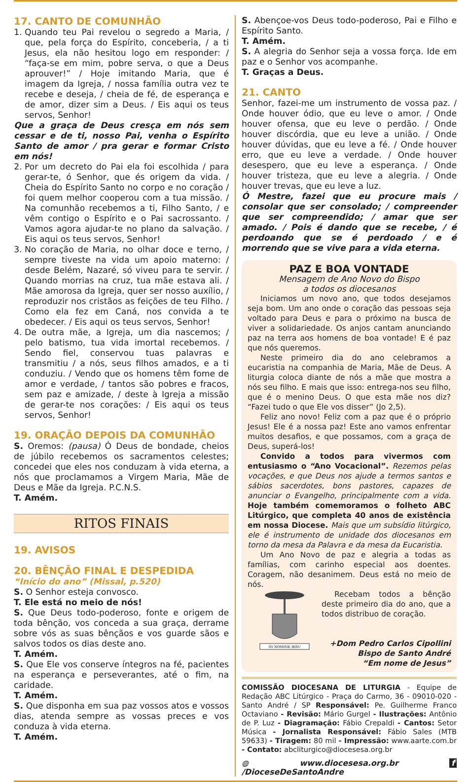17. CANTO DE COMUNHÃO
1. Quando teu Pai revelou o segredo a Maria, / que, pela força do Espírito, conceberia, / a ti Jesus, ela não hesitou logo em responder: / “faça-se em mim, pobre serva, o que a Deus aprouver!” / Hoje imitando Maria, que é imagem da Igreja, / nossa família outra vez te recebe e deseja, / cheia de fé, de esperança e de amor, dizer sim a Deus. / Eis aqui os teus servos, Senhor!
Que a graça de Deus cresça em nós sem cessar e de ti, nosso Pai, venha o Espírito Santo de amor / pra gerar e formar Cristo em nós!
2. Por um decreto do Pai ela foi escolhida / para gerar-te, ó Senhor, que és origem da vida. / Cheia do Espírito Santo no corpo e no coração / foi quem melhor cooperou com a tua missão. / Na comunhão recebemos a ti, Filho Santo, / e vêm contigo o Espírito e o Pai sacrossanto. / Vamos agora ajudar-te no plano da salvação. / Eis aqui os teus servos, Senhor!
3. No coração de Maria, no olhar doce e terno, / sempre tiveste na vida um apoio materno: / desde Belém, Nazaré, só viveu para te servir. / Quando morrias na cruz, tua mãe estava ali. / Mãe amorosa da Igreja, quer ser nosso auxílio, / reproduzir nos cristãos as feições de teu Filho. / Como ela fez em Caná, nos convida a te obedecer. / Eis aqui os teus servos, Senhor!
4. De outra mãe, a Igreja, um dia nascemos; / pelo batismo, tua vida imortal recebemos. / Sendo fiel, conservou tuas palavras e transmitiu / a nós, seus filhos amados, e a ti conduziu. / Vendo que os homens têm fome de amor e verdade, / tantos são pobres e fracos, sem paz e amizade, / deste à Igreja a missão de gerar-te nos corações: / Eis aqui os teus servos, Senhor!
19. ORAÇÃO DEPOIS DA COMUNHÃO
S. Oremos: (pausa) Ó Deus de bondade, cheios de júbilo recebemos os sacramentos celestes; concedei que eles nos conduzam à vida eterna, a nós que proclamamos a Virgem Maria, Mãe de Deus e Mãe da Igreja. P.C.N.S.
T. Amém.
RITOS FINAIS
19. AVISOS
20. BÊNÇÃO FINAL E DESPEDIDA
“Início do ano” (Missal, p.520)
S. O Senhor esteja convosco.
T. Ele está no meio de nós!
S. Que Deus todo-poderoso, fonte e origem de toda bênção, vos conceda a sua graça, derrame sobre vós as suas bênçãos e vos guarde sãos e salvos todos os dias deste ano.
T. Amém.
S. Que Ele vos conserve íntegros na fé, pacientes na esperança e perseverantes, até o fim, na caridade.
T. Amém.
S. Que disponha em sua paz vossos atos e vossos dias, atenda sempre as vossas preces e vos conduza à vida eterna.
T. Amém.
S. Abençoe-vos Deus todo-poderoso, Pai e Filho e Espírito Santo.
T. Amém.
S. A alegria do Senhor seja a vossa força. Ide em paz e o Senhor vos acompanhe.
T. Graças a Deus.
21. CANTO
Senhor, fazei-me um instrumento de vossa paz. / Onde houver ódio, que eu leve o amor. / Onde houver ofensa, que eu leve o perdão. / Onde houver discórdia, que eu leve a união. / Onde houver dúvidas, que eu leve a fé. / Onde houver erro, que eu leve a verdade. / Onde houver desespero, que eu leve a esperança. / Onde houver tristeza, que eu leve a alegria. / Onde houver trevas, que eu leve a luz.
Ó Mestre, fazei que eu procure mais / consolar que ser consolado; / compreender que ser compreendido; / amar que ser amado. / Pois é dando que se recebe, / é perdoando que se é perdoado / e é morrendo que se vive para a vida eterna.
PAZ E BOA VONTADE
Mensagem de Ano Novo do Bispo
a todos os diocesanos
Iniciamos um novo ano, que todos desejamos seja bom. Um ano onde o coração das pessoas seja voltado para Deus e para o próximo na busca de viver a solidariedade. Os anjos cantam anunciando paz na terra aos homens de boa vontade! E é paz que nós queremos.
Neste primeiro dia do ano celebramos a eucaristia na companhia de Maria, Mãe de Deus. A liturgia coloca diante de nós a mãe que mostra a nós seu filho. E mais que isso: entrega-nos seu filho, que é o menino Deus. O que esta mãe nos diz? “Fazei tudo o que Ele vos disser” (Jo 2,5).
Feliz ano novo! Feliz com a paz que é o próprio Jesus! Ele é a nossa paz! Este ano vamos enfrentar muitos desafios, e que possamos, com a graça de Deus, superá-los!
Convido a todos para vivermos com entusiasmo o “Ano Vocacional”. Rezemos pelas vocações, e que Deus nos ajude a termos santos e sábios sacerdotes, bons pastores, capazes de anunciar o Evangelho, principalmente com a vida. Hoje também comemoramos o folheto ABC Litúrgico, que completa 40 anos de existência em nossa Diocese. Mais que um subsídio litúrgico, ele é instrumento de unidade dos diocesanos em torno da mesa da Palavra e da mesa da Eucaristia.
Um Ano Novo de paz e alegria a todas as famílias, com carinho especial aos doentes. Coragem, não desanimem. Deus está no meio de nós.
IN NOMINE IESU
Recebam todos a bênção deste primeiro dia do ano, que a todos distribuo de coração.
+Dom Pedro Carlos Cipollini
Bispo de Santo André
“Em nome de Jesus”
COMISSÃO DIOCESANA DE LITURGIA - Equipe de Redação ABC Litúrgico - Praça do Carmo, 36 - 09010-020 - Santo André / SP Responsável: Pe. Guilherme Franco Octaviano - Revisão: Mário Gurgel - Ilustrações: Antônio de P. Luz - Diagramação: Fábio Crepaldi - Cantos: Setor Música - Jornalista Responsável: Fábio Sales (MTB 59633) - Tiragem: 80 mil - Impressão: www.aarte.com.br - Contato: abcliturgico@diocesesa.org.br
◍ www.diocesesa.org.br f /DioceseDeSantoAndre